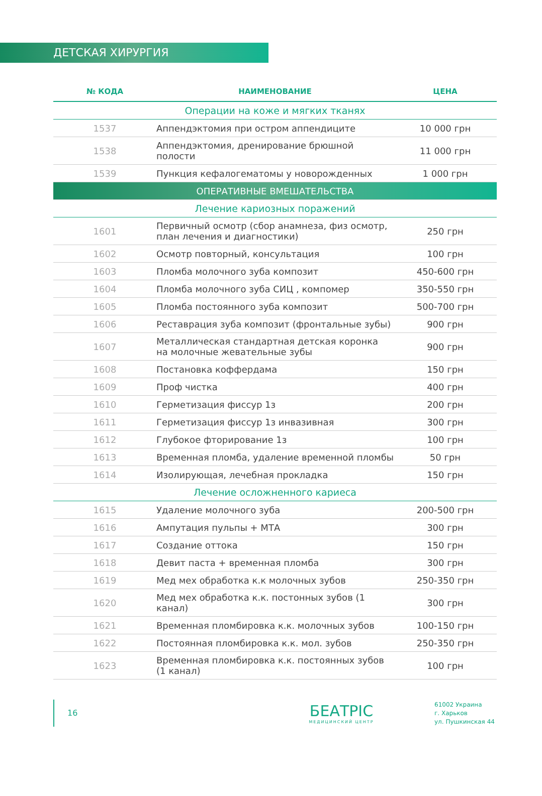ДЕТСКАЯ ХИРУРГИЯ
| № КОДА | НАИМЕНОВАНИЕ | ЦЕНА |
| --- | --- | --- |
| Операции на коже и мягких тканях | | |
| 1537 | Аппендэктомия при остром аппендиците | 10 000 грн |
| 1538 | Аппендэктомия, дренирование брюшной полости | 11 000 грн |
| 1539 | Пункция кефалогематомы у новорожденных | 1 000 грн |
| ОПЕРАТИВНЫЕ ВМЕШАТЕЛЬСТВА | | |
| Лечение кариозных поражений | | |
| 1601 | Первичный осмотр (сбор анамнеза, физ осмотр, план лечения и диагностики) | 250 грн |
| 1602 | Осмотр повторный, консультация | 100 грн |
| 1603 | Пломба молочного зуба композит | 450-600 грн |
| 1604 | Пломба молочного зуба СИЦ , компомер | 350-550 грн |
| 1605 | Пломба постоянного зуба композит | 500-700 грн |
| 1606 | Реставрация зуба композит (фронтальные зубы) | 900 грн |
| 1607 | Металлическая стандартная детская коронка на молочные жевательные зубы | 900 грн |
| 1608 | Постановка коффердама | 150 грн |
| 1609 | Проф чистка | 400 грн |
| 1610 | Герметизация фиссур 1з | 200 грн |
| 1611 | Герметизация фиссур 1з инвазивная | 300 грн |
| 1612 | Глубокое фторирование 1з | 100 грн |
| 1613 | Временная пломба, удаление временной пломбы | 50 грн |
| 1614 | Изолирующая, лечебная прокладка | 150 грн |
| Лечение осложненного кариеса | | |
| 1615 | Удаление молочного зуба | 200-500 грн |
| 1616 | Ампутация пульпы + МТА | 300 грн |
| 1617 | Создание оттока | 150 грн |
| 1618 | Девит паста + временная пломба | 300 грн |
| 1619 | Мед мех обработка к.к молочных зубов | 250-350 грн |
| 1620 | Мед мех обработка к.к. постонных зубов (1 канал) | 300 грн |
| 1621 | Временная пломбировка к.к. молочных зубов | 100-150 грн |
| 1622 | Постоянная пломбировка к.к. мол. зубов | 250-350 грн |
| 1623 | Временная пломбировка к.к. постоянных зубов (1 канал) | 100 грн |
16
БЕАТРІС
МЕДИЦИНСКИЙ ЦЕНТР
61002 Украина
г. Харьков
ул. Пушкинская 44